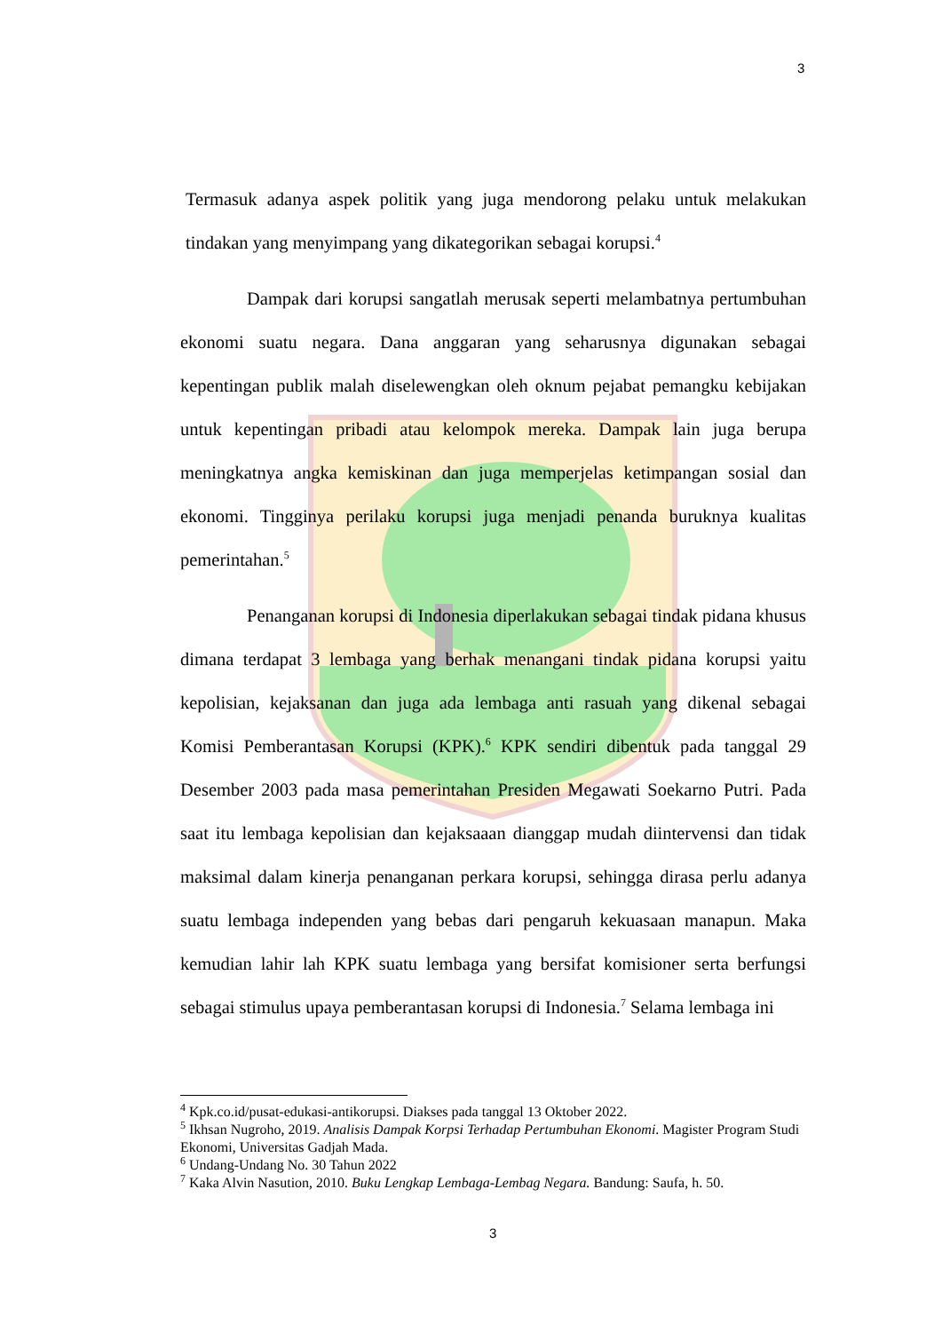3
Termasuk adanya aspek politik yang juga mendorong pelaku untuk melakukan tindakan yang menyimpang yang dikategorikan sebagai korupsi.<sup>4</sup>
Dampak dari korupsi sangatlah merusak seperti melambatnya pertumbuhan ekonomi suatu negara. Dana anggaran yang seharusnya digunakan sebagai kepentingan publik malah diselewengkan oleh oknum pejabat pemangku kebijakan untuk kepentingan pribadi atau kelompok mereka. Dampak lain juga berupa meningkatnya angka kemiskinan dan juga memperjelas ketimpangan sosial dan ekonomi. Tingginya perilaku korupsi juga menjadi penanda buruknya kualitas pemerintahan.<sup>5</sup>
Penanganan korupsi di Indonesia diperlakukan sebagai tindak pidana khusus dimana terdapat 3 lembaga yang berhak menangani tindak pidana korupsi yaitu kepolisian, kejaksanan dan juga ada lembaga anti rasuah yang dikenal sebagai Komisi Pemberantasan Korupsi (KPK).<sup>6</sup> KPK sendiri dibentuk pada tanggal 29 Desember 2003 pada masa pemerintahan Presiden Megawati Soekarno Putri. Pada saat itu lembaga kepolisian dan kejaksaaan dianggap mudah diintervensi dan tidak maksimal dalam kinerja penanganan perkara korupsi, sehingga dirasa perlu adanya suatu lembaga independen yang bebas dari pengaruh kekuasaan manapun. Maka kemudian lahir lah KPK suatu lembaga yang bersifat komisioner serta berfungsi sebagai stimulus upaya pemberantasan korupsi di Indonesia.<sup>7</sup> Selama lembaga ini
<sup>4</sup> Kpk.co.id/pusat-edukasi-antikorupsi. Diakses pada tanggal 13 Oktober 2022.
<sup>5</sup> Ikhsan Nugroho, 2019. Analisis Dampak Korpsi Terhadap Pertumbuhan Ekonomi. Magister Program Studi Ekonomi, Universitas Gadjah Mada.
<sup>6</sup> Undang-Undang No. 30 Tahun 2022
<sup>7</sup> Kaka Alvin Nasution, 2010. Buku Lengkap Lembaga-Lembag Negara. Bandung: Saufa, h. 50.
3